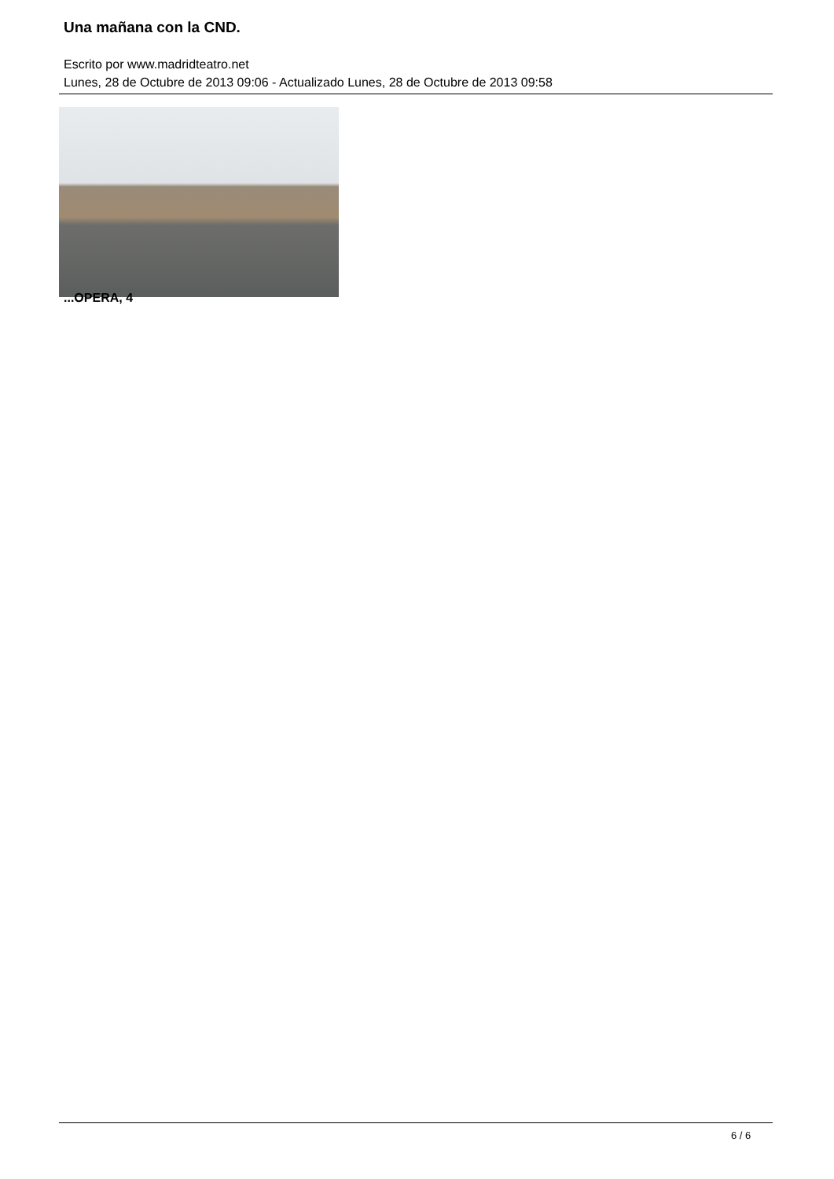Una mañana con la CND.
Escrito por www.madridteatro.net
Lunes, 28 de Octubre de 2013 09:06 - Actualizado Lunes, 28 de Octubre de 2013 09:58
...OPERA, 4
6 / 6